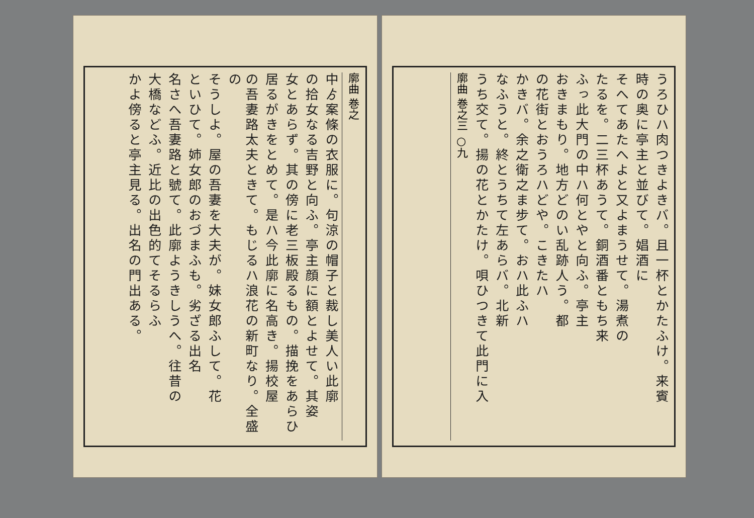廓曲 巻之
中ゟ案條の衣服に。句涼の帽子と裁し美人い此廓
の拾女なる吉野と向ふ。亭主顔に額とよせて。其姿
女とあらず。其の傍に老三板殿るもの。描挽をあらひ
居るがきをとめて。是ハ今此廓に名高き。揚校屋
の吾妻路太夫ときて。もじるハ浪花の新町なり。全盛の
そうしよ。屋の吾妻を大夫が。妹女郎ふして。花
といひて。姉女郎のおづまふも。劣ざる出名
名さへ吾妻路と號て。此廓ようきしうへ。往昔の
大橋などふ。近比の出色的てそるらふ
かよ傍ると亭主見る。出名の門出ある。
うろひハ肉つきよきバ。且一杯とかたふけ。来賓
時の奥に亭主と並びて。娼酒に
そへてあたへよと又よまうせて。湯煮の
たるを。二三杯あうて。銅酒番ともち来
ふっ此大門の中ハ何とやと向ふ。亭主
おきまもり。地方どのい乱跡人う。都
の花街とおうろハどや。こきたハ
かきバ。余之衛之ま步て。おハ此ふハ
なふうと。終とうちて左あらバ。北新
うち交て。揚の花とかたけ。唄ひつきて此門に入
廓曲 巻之三 ○九